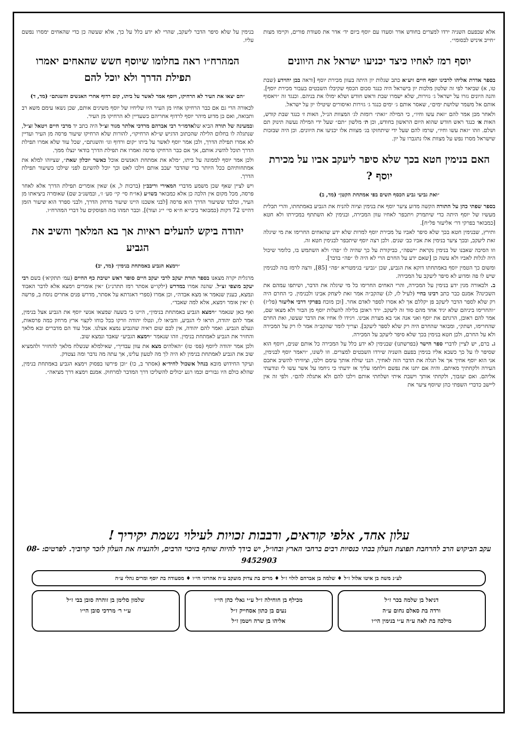אלא שבפעם השניה ירדו למצרים בחודש אדר וסעדו עם יוסף ביום יד׳ אדר את סעודת פורים, וקיימו מצות ״חייב איניש לבסומי״.
יוסף רמז לאחיו כיצד יכניעו ישראל את היוונים
בספר אדרת אליהו לרבינו יוסף חיים זיע״א כתב שגלות יון היתה בעוון מכירת יוסף [וראה בבן יהוידע (שבת טו, א) שביאר לפי זה שלטון מלכות יון בישראל היה כנגד סכום הכסף שקיבלו השבטים בעבור מכירת יוסף]. והנה היונים גזרו על ישראל ג׳ גזירות, שלא ישמרו שבת וראש חודש ושלא ימולו את בניהם. וכנגד זה ״ויאסוף אותם אל משמר שלושת ימים״, שאסר אותם ג׳ ימים כנגד ג׳ גזירות ואיסורים שיטילו יון על ישראל.
ולאחר מכן אמר להם ״זאת עשו וחיו״, כי המילה ״זאת״ רומזת לג׳ המצוות הנ״ל, האות ז׳ כנגד שבת קודש, האות א׳ כנגד ראש חודש שהוא היום הראשון בחודש, וכן ת׳ מלשון ״תם״ שעל ידי המילה נעשה תינוק תם ושלם. וזהו ״זאת עשו וחיו״, שרמז להם שעל ידי שיתחזקו בג׳ מצוות אלו יכניעו את היוונים. וכן היה שבזכות שישראל מסרו נפש על מצוות אלו נתגברו על יון.
האם בנימין חטא בכך שלא סיפר ליעקב אביו על מכירת יוסף ?
״ואת גביעי גביע הכסף תשים בפי אמתחת הקטן״ (מד, ב)
בספר שפתי כהן על התורה הקשה מדוע ציער יוסף את בנימין וציוה להניח את הגביע באמתחתו, והרי תכלית מעשיו של יוסף היתה כדי שיתמרק ויתכפר לאחיו עוון המכירה, ובנימין לא השתתף במכירתו ולא חטא [כמבואר בפרקי דר׳ אליעזר פל״ח].
ותירץ, שבנימין חטא בכך שלא סיפר לאביו על מכירת יוסף למרות שלא ידע שהאחים החרימו את מי שיגלה זאת ליעקב, ובכך ציער בנימין את אביו כב׳ שנים. ולכן רצה יוסף שיתכפר לבנימין חטא זה.
וזו הסיבה שאבנו של בנימין נקראת ״ישפה״, כביקורת על כך שהיה לו ״פה״ ולא השתמש בו, כלומר שיכול היה לגלות לאביו ולא עשה כן [שאם ידע על החרם הרי לא היה לו ״פה״ בדבר].
ומשום כך הטמין יוסף באמתחתו דוקא את הגביע, שכן ״גביע״ בגימטריא ״פה״ [85], ורצה לרמז בזה לבנימין שיש לו פה ומדוע לא סיפר ליעקב על המכירה.
ב. ולכאורה מנין ידע בנימין על המכירה, והרי האחים החרימו כל מי שיגלה את הדבר, ושיתפו עמהם את השכינה? אמנם כבר כתב רבינו בחיי (לעיל לז, לג) שהקב״ה אמר זאת ליצחק אבינו ולבנימין. כי החרם היה רק שלא לספר הדבר ליעקב פן יקללם אך לא אסרו לספר לאדם אחר. [וכן מוכח בפרקי דרבי אליעזר (פל״ז) ״והחרימו ביניהם שלא יגיד אחד מהם סוד זה ליעקב. ירד ראובן בלילה להעלות יוסף מן הבור ולא מצאו שם, אמר להם ראובן, הרגתם את יוסף ואני אנה אני בא מצרת אבינו. ויגידו לו אחיו את הדבר שעשו, ואת החרם שהחרימו, ושתק״, ומבואר שהחרם היה רק שלא לספר ליעקב]. וצריך לומר שהקב״ה אמר לו רק על המכירה ולא על החרם, ולכן חטא בנימין בכך שלא סיפר ליעקב על המכירה.
ג. ברם, יש לציין לדברי ספר הישר (בפרשתנו) שבנימין לא ידע כלל על המכירה כל אותם שנים, ויוסף הוא שסיפר לו על כך כשבא אליו בנימין בפעם השניה שירדו השבטים למצרים. וזו לשונו, ״ויאמר יוסף לבנימין, אני הוא יוסף אחיך אך אל תגלה את הדבר הזה לאחיך. הנני שולח אותך עימם וילכו, וציוויתי להשיב אתכם העירה ולקחתיך מאיתם. והיה אם יתנו את נפשם וילחמו עליך אז ידעתי כי ניחמו על אשר עשו לי ונודעתי אליהם. ואם יעזבוך, ולקחתי אותך וישבת איתי ושלחתי אותם וילכו להם ולא אתגלה להם״. ולפי זה אין ליישב כדברי השפתי כהן שיוסף ציער את
בנימין על שלא סיפר הדבר ליעקב, שהרי לא ידע כלל על כך, אלא שעשה כן כדי שהאחים ימסרו נפשם עליו.
המהרח״ו ראה בחלומו שיוסף חשש שהאחים יאמרו תפילת הדרך ולא יוכל להם
״הם יצאו את העיר לא הרחיקו, ויוסף אמר לאשר על ביתו, קום רדוף אחרי האנשים והשגתם״ (מד, ד)
לכאורה הרי גם אם כבר הרחיקו אחיו מן העיר היו שליחיו של יוסף משיגים אותם, שכן נשאו עימם משא רב ותבואה, ואם כן מדוע מיהר יוסף לרדוף אחריהם כשעדיין לא הרחיקו מן העיר.
ובמעינה של תורה הביא שלאדמו״ר רבי אברהם מרדכי אלתר מגור זצ״ל היה כתב יד מרבי חיים ויטאל זצ״ל, שנתגלה לו בחלום הלילה שהכתוב הדגיש ש״לא הרחיקו״, להורות שלא הרחיקו שיעור פרסה מן העיר ועדיין לא אמרו תפילת הדרך, ולכן אמר יוסף לאשר על ביתו ״קום ורדוף וגו׳ והשגתם״, שכל עוד שלא אמרו תפילת הדרך תוכל להשיג אותם, אך אם כבר הרחיקו פרסה ואמרו את תפילת הדרך בודאי ינצלו ממך.
ולכן אמר יוסף לממונה על ביתו, ״מלא את אמתחת האנשים אוכל כאשר יוכלון שאת״, שציוהו למלא את אמתחותיהם ככל היותר כדי שהדבר יעכב אותם וילכו לאט וכך יוכל להשיגם לפני שילכו כשיעור תפילת הדרך.
ויש לציין שאף שכן משמע מדברי המאירי וריבב״ן (ברכות ל, א) שאין אומרים תפילת הדרך אלא לאחר פרסה, מכל מקום אין הלכה כן אלא כמבואר בשו״ע (או״ח סי׳ קי׳ סע׳ ז׳, ובמשנ״ב שם) שאומרה ביציאתו מן העיר, ובלבד ששיעור הדרך הוא פרסה [לבני אשכנז היינו שיעור מרחק הדרך, ולבני ספרד הוא שיעור הזמן דהיינו 72 דקות (כמבואר ביבי״א ח״א סי׳ י״ג ועוד)]. וכבר תמהו בזה הפוסקים על דברי המהרח״ו.
יהודה ביקש להעלים ראיות אך בא המלאך והשיב את הגביע
״וימצא הגביע באמתחת בנימין״ (מד, יב)
מרגלית יקרה מצאנו בספר תורת יעקב לרבי יעקב חיים סופר ראש ישיבת כף החיים (עמ׳ תתקיא׳) בשם רבי יעקב מוצפי זצ״ל. שהנה אמרו במדרש (ילקו״ש אסתר רמז תתרנ״ג) ״אין אומרים וימצא אלא לדבר האבוד ונמצא, כענין שנאמר או מצא אבדה״, וכן אמרו (ספרי דאגדתא על אסתר, מדרש פנים אחרים נוסח ב, פרשה ו) ״אין אומר וימצא, אלא למה שאבד״.
ואף כאן שנאמר ״וימצא הגביע באמתחת בנימין״, היינו כי בשעה שמצאו אנשי יוסף את הגביע אצל בנימין, אמר להם יהודה, הראו לי הגביע, והביאו לו, ונטלו יהודה וזרקו בכל כוחו לקצוי ארץ מרחק כמה פרסאות, ונעלם הגביע. ואמר להם יהודה, אין לכם שום ראיה שהגביע נמצא אצלנו. אבל עוד הם מדברים ובא מלאך והחזיר את הגביע לאמתחת בנימין. וזהו שנאמר ״וימצא הגביע״ שאבד ונמצא שוב.
ולכן אמר יהודה ליוסף (פס׳ טז) ״האלהים מצא את עוון עבדיך״, שאילמלא שנשלח מלאך להחזיר ולהמציא שוב את הגביע לאמתחת בנימין לא היה לך מה לטעון עלינו, אך עתה מה נדבר ומה נצטדק.
ועיקר החידוש מובא בנחל אשכול לחיד״א (אסתר ב, כו) ״וכן פירשו בפסוק וימצא הגביע באמתחת בנימין, שהלא כולם היו גבורים וכמו רגע יכולים להשליכו דרך המדבר למרחוק. אמנם וימצא דרך מציאה״.
עלון אחד, אלפי קוראים, ורבבות זכויות לעילוי נשמת יקיריך !
עקב הביקוש הרב להרחבת תפוצת העלון בבתי כנסיות רבים ברחבי הארץ ובחו״ל, יש בידך להיות שותף בזיכוי הרבים, ולהנציח את העלון לזכר קרוביך. לפרטים: 08-9452903
לע״נ משה בן איטו אלול ז״ל ♦ שלמה בן אברהם לולוי ז״ל ♦ מרים בת צדוק מועקב ע״ה אהרוני הי״ו ♦ מסעודה בת יוסף ומרים גהלי ע״ה
דניאל בן שלמה בכר ז״ל
ורדה בת סאלם נחום ע״ה
מילכה בת לאה ע״ה ע״י בנימין הי״ו
מכילף בן חוחילה ז״ל ע״י גאלי כהן הי״ו
נעים בן כתון אסחייק ז״ל
אליהו בן שרה ויטמן ז״ל
שלמון סלימן בן זוהרה סובן בבי ז״ל
ע״י ר׳ מרדכי סובן הי״ו